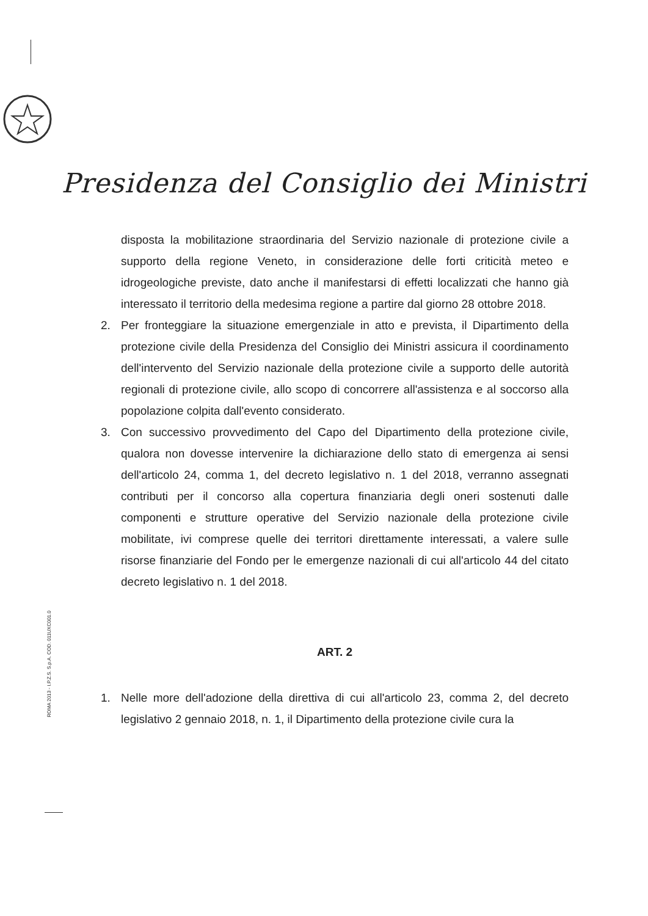Presidenza del Consiglio dei Ministri
disposta la mobilitazione straordinaria del Servizio nazionale di protezione civile a supporto della regione Veneto, in considerazione delle forti criticità meteo e idrogeologiche previste, dato anche il manifestarsi di effetti localizzati che hanno già interessato il territorio della medesima regione a partire dal giorno 28 ottobre 2018.
2. Per fronteggiare la situazione emergenziale in atto e prevista, il Dipartimento della protezione civile della Presidenza del Consiglio dei Ministri assicura il coordinamento dell'intervento del Servizio nazionale della protezione civile a supporto delle autorità regionali di protezione civile, allo scopo di concorrere all'assistenza e al soccorso alla popolazione colpita dall'evento considerato.
3. Con successivo provvedimento del Capo del Dipartimento della protezione civile, qualora non dovesse intervenire la dichiarazione dello stato di emergenza ai sensi dell'articolo 24, comma 1, del decreto legislativo n. 1 del 2018, verranno assegnati contributi per il concorso alla copertura finanziaria degli oneri sostenuti dalle componenti e strutture operative del Servizio nazionale della protezione civile mobilitate, ivi comprese quelle dei territori direttamente interessati, a valere sulle risorse finanziarie del Fondo per le emergenze nazionali di cui all'articolo 44 del citato decreto legislativo n. 1 del 2018.
ART. 2
1. Nelle more dell'adozione della direttiva di cui all'articolo 23, comma 2, del decreto legislativo 2 gennaio 2018, n. 1, il Dipartimento della protezione civile cura la
ROMA 2013 - I.P.Z.S. S.p.A. COD. 011UXC001.0